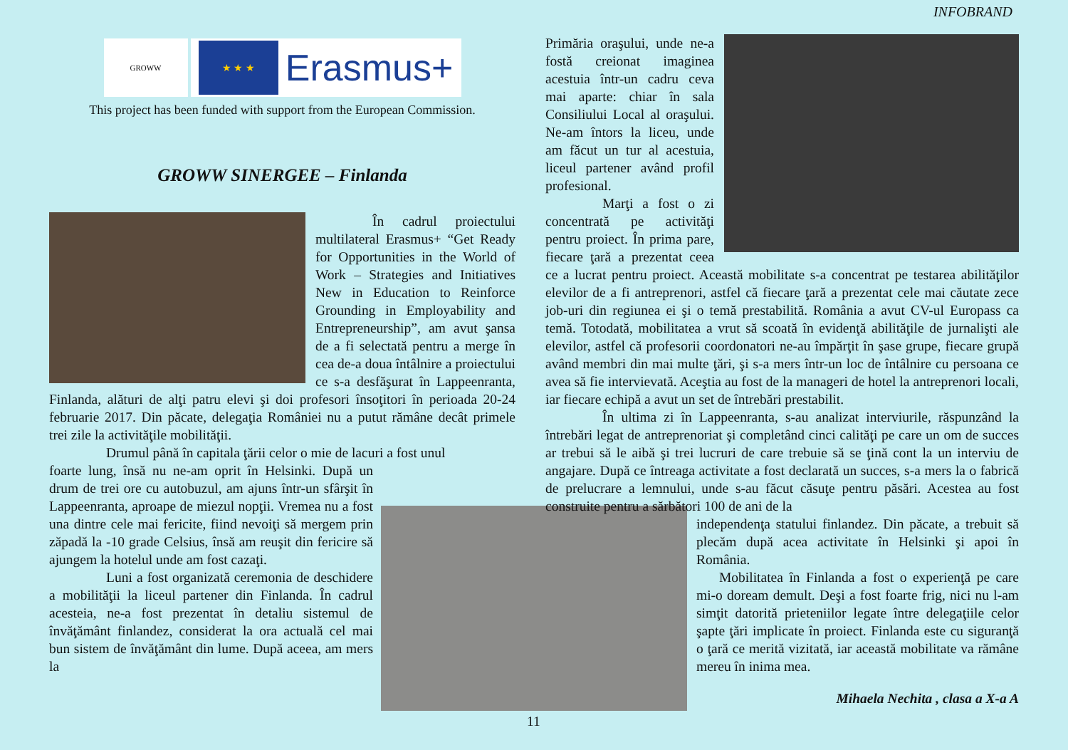INFOBRAND
GROWW
★ ★ ★
Erasmus+
This project has been funded with support from the European Commission.
GROWW SINERGEE – Finlanda
În cadrul proiectului multilateral Erasmus+ “Get Ready for Opportunities in the World of Work – Strategies and Initiatives New in Education to Reinforce Grounding in Employability and Entrepreneurship”, am avut şansa de a fi selectată pentru a merge în cea de-a doua întâlnire a proiectului ce s-a desfăşurat în Lappeenranta, Finlanda, alături de alţi patru elevi şi doi profesori însoţitori în perioada 20-24 februarie 2017. Din păcate, delegaţia României nu a putut rămâne decât primele trei zile la activităţile mobilităţii.
Drumul până în capitala ţării celor o mie de lacuri a fost unul
foarte lung, însă nu ne-am oprit în Helsinki. După un drum de trei ore cu autobuzul, am ajuns într-un sfârşit în Lappeenranta, aproape de miezul nopţii. Vremea nu a fost una dintre cele mai fericite, fiind nevoiţi să mergem prin zăpadă la -10 grade Celsius, însă am reuşit din fericire să ajungem la hotelul unde am fost cazaţi.
Luni a fost organizată ceremonia de deschidere a mobilităţii la liceul partener din Finlanda. În cadrul acesteia, ne-a fost prezentat în detaliu sistemul de învăţământ finlandez, considerat la ora actuală cel mai bun sistem de învăţământ din lume. După aceea, am mers la
Primăria oraşului, unde ne-a fostă creionat imaginea acestuia într-un cadru ceva mai aparte: chiar în sala Consiliului Local al oraşului. Ne-am întors la liceu, unde am făcut un tur al acestuia, liceul partener având profil profesional.
Marţi a fost o zi concentrată pe activităţi pentru proiect. În prima pare, fiecare ţară a prezentat ceea ce a lucrat pentru proiect. Această mobilitate s-a concentrat pe testarea abilităţilor elevilor de a fi antreprenori, astfel că fiecare ţară a prezentat cele mai căutate zece job-uri din regiunea ei şi o temă prestabilită. România a avut CV-ul Europass ca temă. Totodată, mobilitatea a vrut să scoată în evidenţă abilităţile de jurnalişti ale elevilor, astfel că profesorii coordonatori ne-au împărţit în şase grupe, fiecare grupă având membri din mai multe ţări, şi s-a mers într-un loc de întâlnire cu persoana ce avea să fie intervievată. Aceştia au fost de la manageri de hotel la antreprenori locali, iar fiecare echipă a avut un set de întrebări prestabilit.
În ultima zi în Lappeenranta, s-au analizat interviurile, răspunzând la întrebări legat de antreprenoriat şi completând cinci calităţi pe care un om de succes ar trebui să le aibă şi trei lucruri de care trebuie să se ţină cont la un interviu de angajare. După ce întreaga activitate a fost declarată un succes, s-a mers la o fabrică de prelucrare a lemnului, unde s-au făcut căsuţe pentru păsări. Acestea au fost construite pentru a sărbători 100 de ani de la
independenţa statului finlandez. Din păcate, a trebuit să plecăm după acea activitate în Helsinki şi apoi în România.
Mobilitatea în Finlanda a fost o experienţă pe care mi-o doream demult. Deşi a fost foarte frig, nici nu l-am simţit datorită prieteniilor legate între delegaţiile celor şapte ţări implicate în proiect. Finlanda este cu siguranţă o ţară ce merită vizitată, iar această mobilitate va rămâne mereu în inima mea.
Mihaela Nechita , clasa a X-a A
11